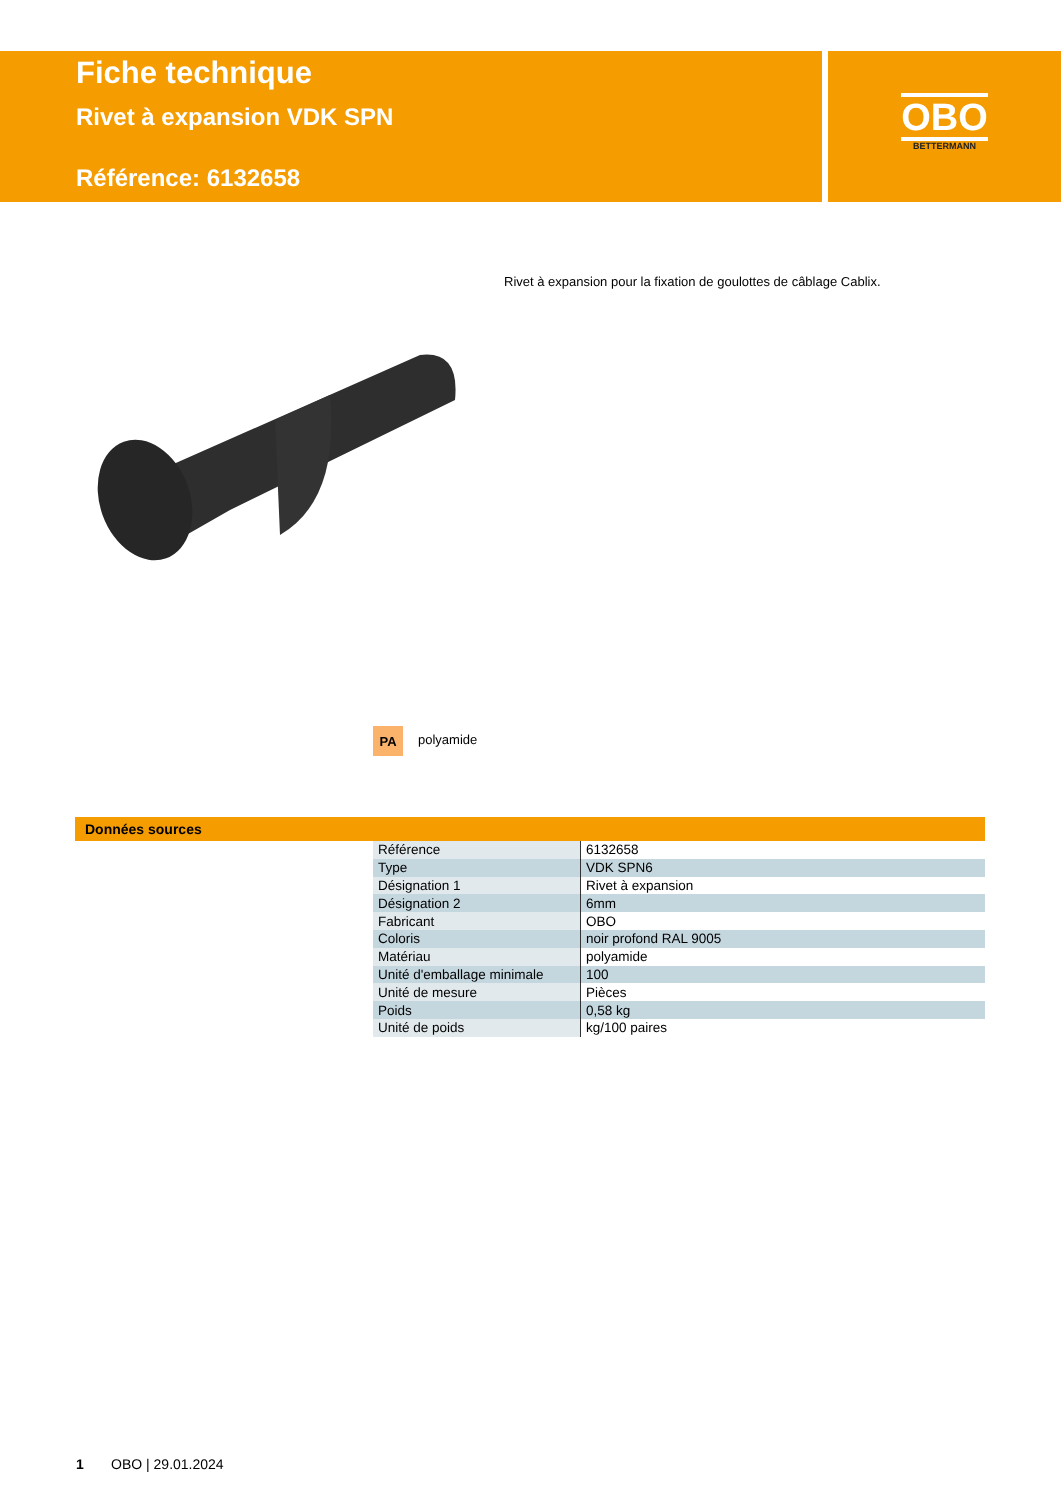Fiche technique
Rivet à expansion VDK SPN
Référence: 6132658
OBO
BETTERMANN
Rivet à expansion pour la fixation de goulottes de câblage Cablix.
PA polyamide
Données sources
| Référence | 6132658 |
| Type | VDK SPN6 |
| Désignation 1 | Rivet à expansion |
| Désignation 2 | 6mm |
| Fabricant | OBO |
| Coloris | noir profond RAL 9005 |
| Matériau | polyamide |
| Unité d'emballage minimale | 100 |
| Unité de mesure | Pièces |
| Poids | 0,58 kg |
| Unité de poids | kg/100 paires |
1 OBO | 29.01.2024